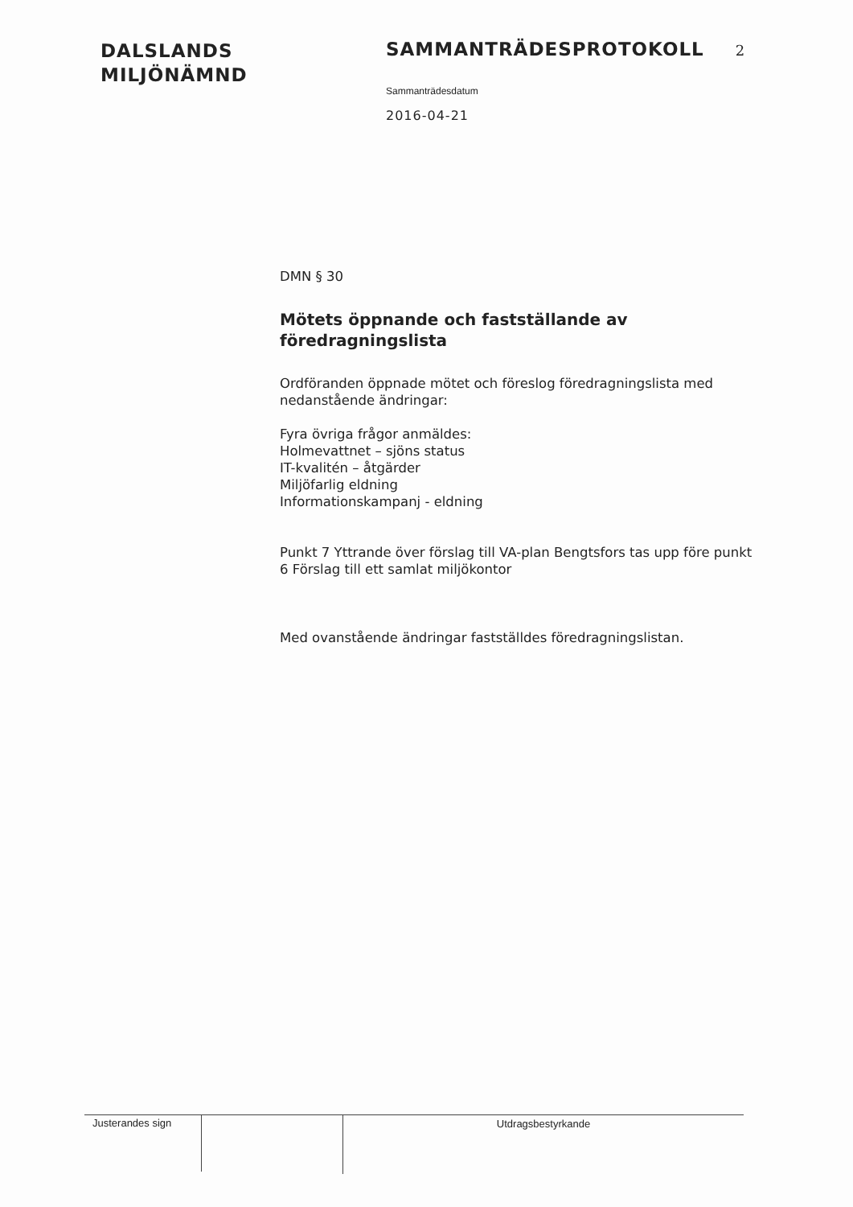DALSLANDS
MILJÖNÄMND
SAMMANTRÄDESPROTOKOLL 2
Sammanträdesdatum
2016-04-21
DMN § 30
Mötets öppnande och fastställande av föredragningslista
Ordföranden öppnade mötet och föreslog föredragningslista med nedanstående ändringar:
Fyra övriga frågor anmäldes:
Holmevattnet – sjöns status
IT-kvalitén – åtgärder
Miljöfarlig eldning
Informationskampanj - eldning
Punkt 7 Yttrande över förslag till VA-plan Bengtsfors tas upp före punkt 6 Förslag till ett samlat miljökontor
Med ovanstående ändringar fastställdes föredragningslistan.
Justerandes sign Utdragsbestyrkande